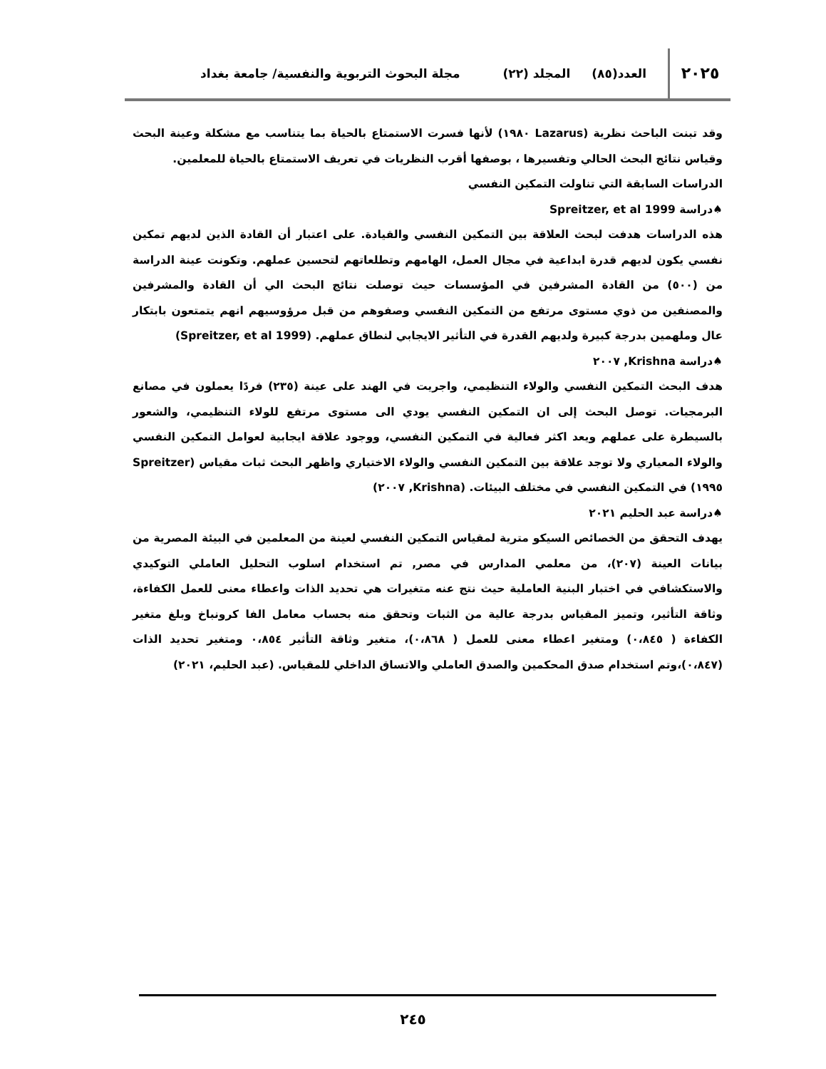٢٠٢٥
العدد(٨٥) المجلد (٢٢) مجلة البحوث التربوية والنفسية/ جامعة بغداد
وقد تبنت الباحث نظرية (Lazarus ١٩٨٠) لأنها فسرت الاستمتاع بالحياة بما يتناسب مع مشكلة وعينة البحث وقياس نتائج البحث الحالي وتفسيرها ، بوصفها أقرب النظريات في تعريف الاستمتاع بالحياة للمعلمين.
الدراسات السابقة التي تناولت التمكين النفسي
♠دراسة Spreitzer, et al 1999
هذه الدراسات هدفت لبحث العلاقة بين التمكين النفسي والقيادة. على اعتبار أن القادة الذين لديهم تمكين نفسي يكون لديهم قدرة ابداعية في مجال العمل، الهامهم وتطلعاتهم لتحسين عملهم. وتكونت عينة الدراسة من (٥٠٠) من القادة المشرفين في المؤسسات حيث توصلت نتائج البحث الي أن القادة والمشرفين والمصنفين من ذوي مستوى مرتفع من التمكين النفسي وصفوهم من قبل مرؤوسيهم انهم يتمتعون بابتكار عال وملهمين بدرجة كبيرة ولديهم القدرة في التأثير الايجابي لنطاق عملهم. (Spreitzer, et al 1999)
♠دراسة Krishna, ٢٠٠٧
هدف البحث التمكين النفسي والولاء التنظيمي، واجريت في الهند على عينة (٢٣٥) فردًا يعملون في مصانع البرمجيات. توصل البحث إلى ان التمكين النفسي يودي الى مستوى مرتفع للولاء التنظيمي، والشعور بالسيطرة على عملهم ويعد اكثر فعالية في التمكين النفسي، ووجود علاقة ايجابية لعوامل التمكين النفسي والولاء المعياري ولا توجد علاقة بين التمكين النفسي والولاء الاختياري واظهر البحث ثبات مقياس (Spreitzer ١٩٩٥) في التمكين النفسي في مختلف البيئات. (Krishna, ٢٠٠٧)
♠دراسة عبد الحليم ٢٠٢١
يهدف التحقق من الخصائص السيكو مترية لمقياس التمكين النفسي لعينة من المعلمين في البيئة المصرية من بيانات العينة (٢٠٧)، من معلمي المدارس في مصر, تم استخدام اسلوب التحليل العاملي التوكيدي والاستكشافي في اختبار البنية العاملية حيث نتج عنه متغيرات هي تحديد الذات واعطاء معنى للعمل الكفاءة، وثاقة التأثير، وتميز المقياس بدرجة عالية من الثبات وتحقق منه بحساب معامل الفا كرونباخ وبلغ متغير الكفاءة ( ٠،٨٤٥) ومتغير اعطاء معنى للعمل ( ٠،٨٦٨)، متغير وثاقة التأثير ٠،٨٥٤ ومتغير تحديد الذات (٠،٨٤٧)،وتم استخدام صدق المحكمين والصدق العاملي والاتساق الداخلي للمقياس. (عبد الحليم، ٢٠٢١)
٢٤٥